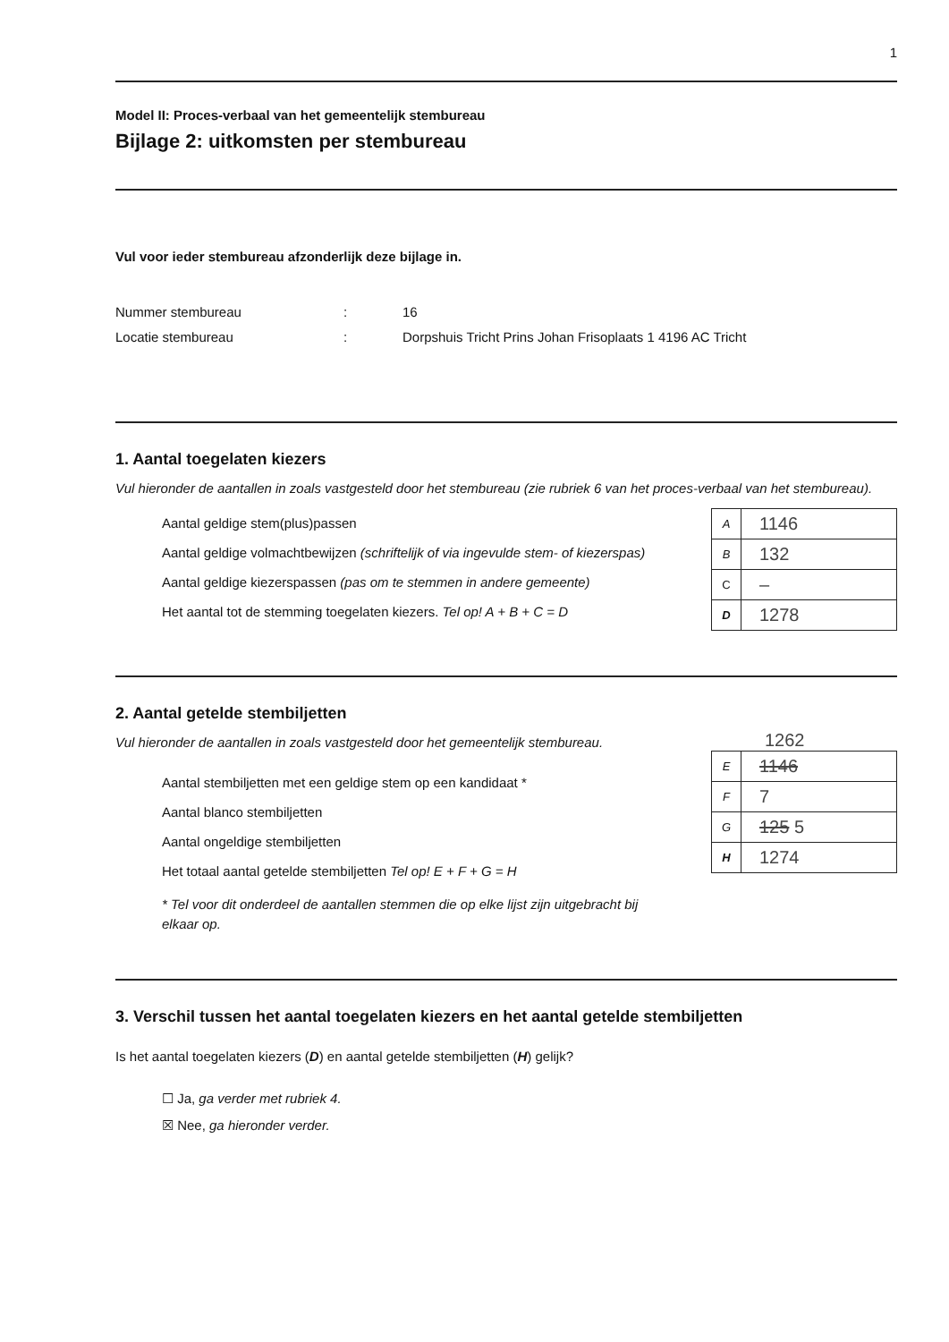1
Model II: Proces-verbaal van het gemeentelijk stembureau
Bijlage 2: uitkomsten per stembureau
Vul voor ieder stembureau afzonderlijk deze bijlage in.
Nummer stembureau: 16
Locatie stembureau: Dorpshuis Tricht Prins Johan Frisoplaats 1 4196 AC Tricht
1. Aantal toegelaten kiezers
Vul hieronder de aantallen in zoals vastgesteld door het stembureau (zie rubriek 6 van het proces-verbaal van het stembureau).
Aantal geldige stem(plus)passen
Aantal geldige volmachtbewijzen (schriftelijk of via ingevulde stem- of kiezerspas)
Aantal geldige kiezerspassen (pas om te stemmen in andere gemeente)
Het aantal tot de stemming toegelaten kiezers. Tel op! A + B + C = D
| A | 1146 |
| B | 132 |
| C | – |
| D | 1278 |
2. Aantal getelde stembiljetten
Vul hieronder de aantallen in zoals vastgesteld door het gemeentelijk stembureau.
Aantal stembiljetten met een geldige stem op een kandidaat *
Aantal blanco stembiljetten
Aantal ongeldige stembiljetten
Het totaal aantal getelde stembiljetten Tel op! E + F + G = H
* Tel voor dit onderdeel de aantallen stemmen die op elke lijst zijn uitgebracht bij elkaar op.
1262
| E | 1146 |
| F | 7 |
| G | 125 5 |
| H | 1274 |
3. Verschil tussen het aantal toegelaten kiezers en het aantal getelde stembiljetten
Is het aantal toegelaten kiezers (D) en aantal getelde stembiljetten (H) gelijk?
☐ Ja, ga verder met rubriek 4.
☒ Nee, ga hieronder verder.